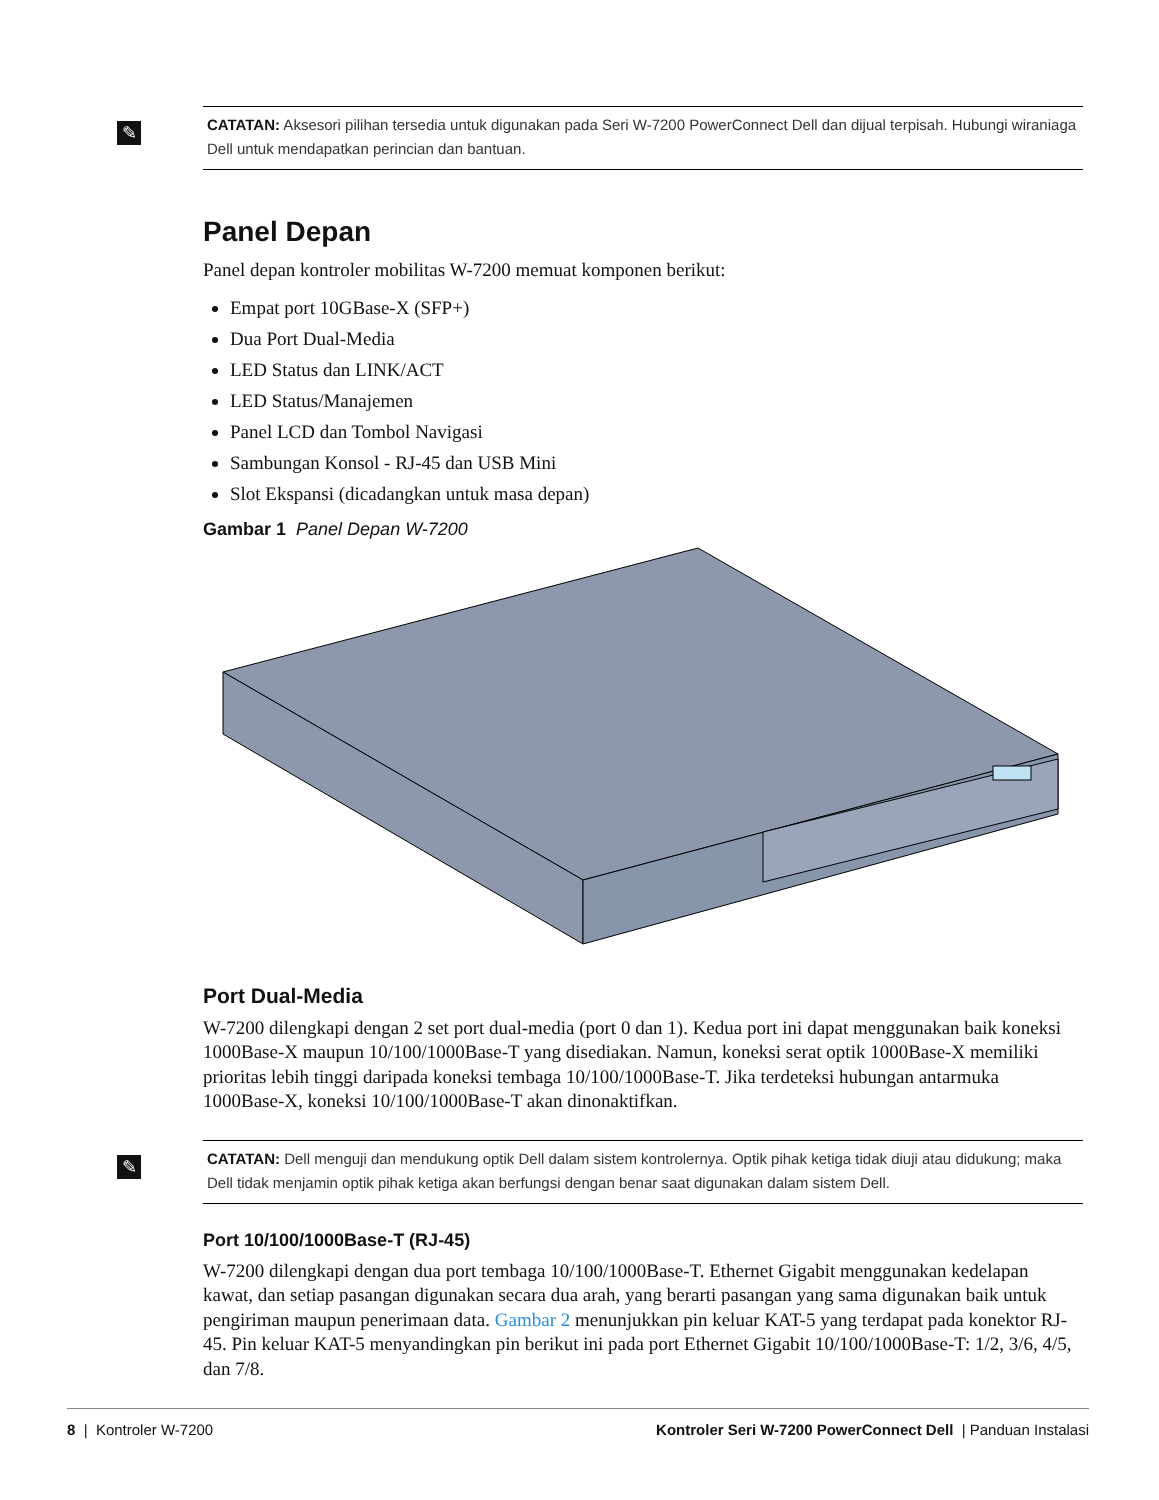✎ CATATAN: Aksesori pilihan tersedia untuk digunakan pada Seri W-7200 PowerConnect Dell dan dijual terpisah. Hubungi wiraniaga Dell untuk mendapatkan perincian dan bantuan.
Panel Depan
Panel depan kontroler mobilitas W-7200 memuat komponen berikut:
Empat port 10GBase-X (SFP+)
Dua Port Dual-Media
LED Status dan LINK/ACT
LED Status/Manajemen
Panel LCD dan Tombol Navigasi
Sambungan Konsol - RJ-45 dan USB Mini
Slot Ekspansi (dicadangkan untuk masa depan)
Gambar 1 Panel Depan W-7200
Port Dual-Media
W-7200 dilengkapi dengan 2 set port dual-media (port 0 dan 1). Kedua port ini dapat menggunakan baik koneksi 1000Base-X maupun 10/100/1000Base-T yang disediakan. Namun, koneksi serat optik 1000Base-X memiliki prioritas lebih tinggi daripada koneksi tembaga 10/100/1000Base-T. Jika terdeteksi hubungan antarmuka 1000Base-X, koneksi 10/100/1000Base-T akan dinonaktifkan.
✎ CATATAN: Dell menguji dan mendukung optik Dell dalam sistem kontrolernya. Optik pihak ketiga tidak diuji atau didukung; maka Dell tidak menjamin optik pihak ketiga akan berfungsi dengan benar saat digunakan dalam sistem Dell.
Port 10/100/1000Base-T (RJ-45)
W-7200 dilengkapi dengan dua port tembaga 10/100/1000Base-T. Ethernet Gigabit menggunakan kedelapan kawat, dan setiap pasangan digunakan secara dua arah, yang berarti pasangan yang sama digunakan baik untuk pengiriman maupun penerimaan data. Gambar 2 menunjukkan pin keluar KAT-5 yang terdapat pada konektor RJ-45. Pin keluar KAT-5 menyandingkan pin berikut ini pada port Ethernet Gigabit 10/100/1000Base-T: 1/2, 3/6, 4/5, dan 7/8.
8 | Kontroler W-7200 Kontroler Seri W-7200 PowerConnect Dell | Panduan Instalasi